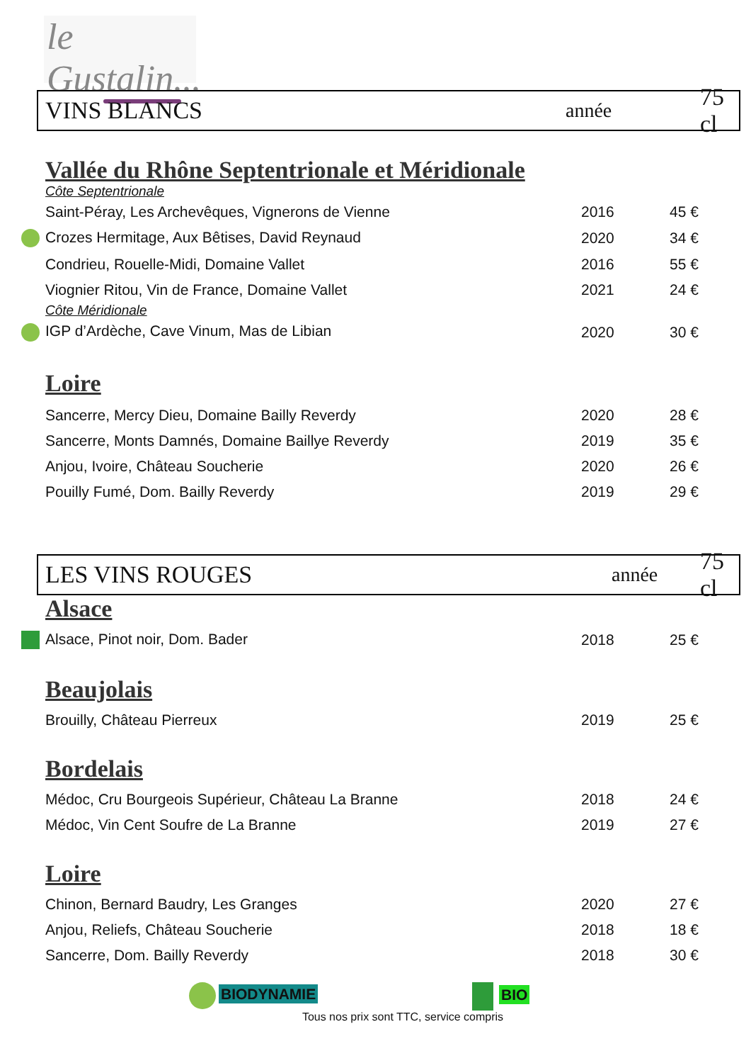le Gustalin...
VINS BLANCS année 75 cl
Vallée du Rhône Septentrionale et Méridionale
Côte Septentrionale
| Saint-Péray, Les Archevêques, Vignerons de Vienne | 2016 | 45 € |
| Crozes Hermitage, Aux Bêtises, David Reynaud | 2020 | 34 € |
| Condrieu, Rouelle-Midi, Domaine Vallet | 2016 | 55 € |
| Viognier Ritou, Vin de France, Domaine Vallet | 2021 | 24 € |
Côte Méridionale
| IGP d’Ardèche, Cave Vinum, Mas de Libian | 2020 | 30 € |
Loire
| Sancerre, Mercy Dieu, Domaine Bailly Reverdy | 2020 | 28 € |
| Sancerre, Monts Damnés, Domaine Baillye Reverdy | 2019 | 35 € |
| Anjou, Ivoire, Château Soucherie | 2020 | 26 € |
| Pouilly Fumé, Dom. Bailly Reverdy | 2019 | 29 € |
LES VINS ROUGES année 75 cl
Alsace
| Alsace, Pinot noir, Dom. Bader | 2018 | 25 € |
Beaujolais
| Brouilly, Château Pierreux | 2019 | 25 € |
Bordelais
| Médoc, Cru Bourgeois Supérieur, Château La Branne | 2018 | 24 € |
| Médoc, Vin Cent Soufre de La Branne | 2019 | 27 € |
Loire
| Chinon, Bernard Baudry, Les Granges | 2020 | 27 € |
| Anjou, Reliefs, Château Soucherie | 2018 | 18 € |
| Sancerre, Dom. Bailly Reverdy | 2018 | 30 € |
BIODYNAMIE BIO
Tous nos prix sont TTC, service compris